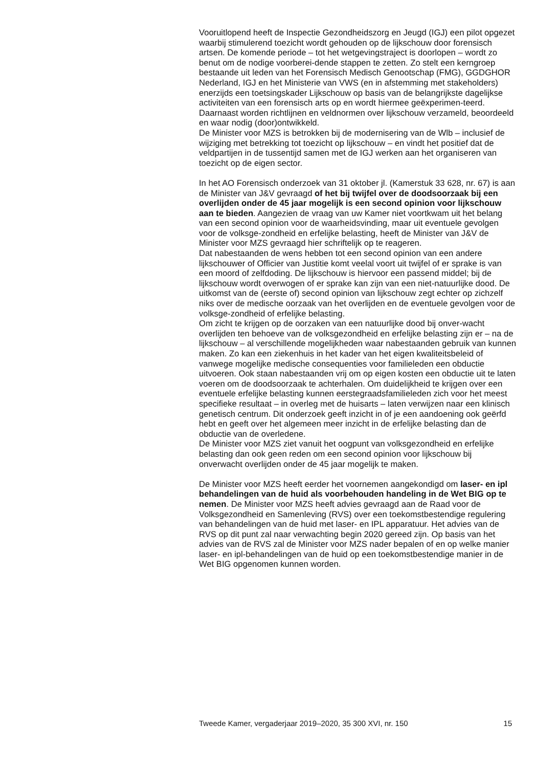Vooruitlopend heeft de Inspectie Gezondheidszorg en Jeugd (IGJ) een pilot opgezet waarbij stimulerend toezicht wordt gehouden op de lijkschouw door forensisch artsen. De komende periode – tot het wetgevingstraject is doorlopen – wordt zo benut om de nodige voorberei-dende stappen te zetten. Zo stelt een kerngroep bestaande uit leden van het Forensisch Medisch Genootschap (FMG), GGDGHOR Nederland, IGJ en het Ministerie van VWS (en in afstemming met stakeholders) enerzijds een toetsingskader Lijkschouw op basis van de belangrijkste dagelijkse activiteiten van een forensisch arts op en wordt hiermee geëxperimen-teerd. Daarnaast worden richtlijnen en veldnormen over lijkschouw verzameld, beoordeeld en waar nodig (door)ontwikkeld.
De Minister voor MZS is betrokken bij de modernisering van de Wlb – inclusief de wijziging met betrekking tot toezicht op lijkschouw – en vindt het positief dat de veldpartijen in de tussentijd samen met de IGJ werken aan het organiseren van toezicht op de eigen sector.
In het AO Forensisch onderzoek van 31 oktober jl. (Kamerstuk 33 628, nr. 67) is aan de Minister van J&V gevraagd of het bij twijfel over de doodsoorzaak bij een overlijden onder de 45 jaar mogelijk is een second opinion voor lijkschouw aan te bieden. Aangezien de vraag van uw Kamer niet voortkwam uit het belang van een second opinion voor de waarheidsvinding, maar uit eventuele gevolgen voor de volksge-zondheid en erfelijke belasting, heeft de Minister van J&V de Minister voor MZS gevraagd hier schriftelijk op te reageren.
Dat nabestaanden de wens hebben tot een second opinion van een andere lijkschouwer of Officier van Justitie komt veelal voort uit twijfel of er sprake is van een moord of zelfdoding. De lijkschouw is hiervoor een passend middel; bij de lijkschouw wordt overwogen of er sprake kan zijn van een niet-natuurlijke dood. De uitkomst van de (eerste of) second opinion van lijkschouw zegt echter op zichzelf niks over de medische oorzaak van het overlijden en de eventuele gevolgen voor de volksge-zondheid of erfelijke belasting.
Om zicht te krijgen op de oorzaken van een natuurlijke dood bij onver-wacht overlijden ten behoeve van de volksgezondheid en erfelijke belasting zijn er – na de lijkschouw – al verschillende mogelijkheden waar nabestaanden gebruik van kunnen maken. Zo kan een ziekenhuis in het kader van het eigen kwaliteitsbeleid of vanwege mogelijke medische consequenties voor familieleden een obductie uitvoeren. Ook staan nabestaanden vrij om op eigen kosten een obductie uit te laten voeren om de doodsoorzaak te achterhalen. Om duidelijkheid te krijgen over een eventuele erfelijke belasting kunnen eerstegraadsfamilieleden zich voor het meest specifieke resultaat – in overleg met de huisarts – laten verwijzen naar een klinisch genetisch centrum. Dit onderzoek geeft inzicht in of je een aandoening ook geërfd hebt en geeft over het algemeen meer inzicht in de erfelijke belasting dan de obductie van de overledene.
De Minister voor MZS ziet vanuit het oogpunt van volksgezondheid en erfelijke belasting dan ook geen reden om een second opinion voor lijkschouw bij onverwacht overlijden onder de 45 jaar mogelijk te maken.
De Minister voor MZS heeft eerder het voornemen aangekondigd om laser- en ipl behandelingen van de huid als voorbehouden handeling in de Wet BIG op te nemen. De Minister voor MZS heeft advies gevraagd aan de Raad voor de Volksgezondheid en Samenleving (RVS) over een toekomstbestendige regulering van behandelingen van de huid met laser- en IPL apparatuur. Het advies van de RVS op dit punt zal naar verwachting begin 2020 gereed zijn. Op basis van het advies van de RVS zal de Minister voor MZS nader bepalen of en op welke manier laser- en ipl-behandelingen van de huid op een toekomstbestendige manier in de Wet BIG opgenomen kunnen worden.
Tweede Kamer, vergaderjaar 2019–2020, 35 300 XVI, nr. 150 15